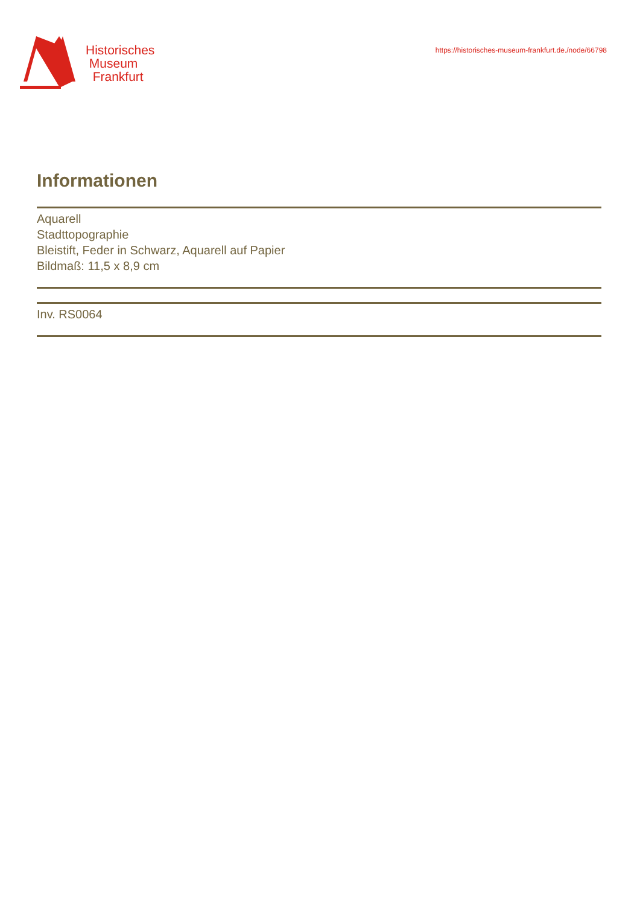Historisches
Museum
Frankfurt
https://historisches-museum-frankfurt.de./node/66798
Informationen
Aquarell
Stadttopographie
Bleistift, Feder in Schwarz, Aquarell auf Papier
Bildmaß: 11,5 x 8,9 cm
Inv. RS0064